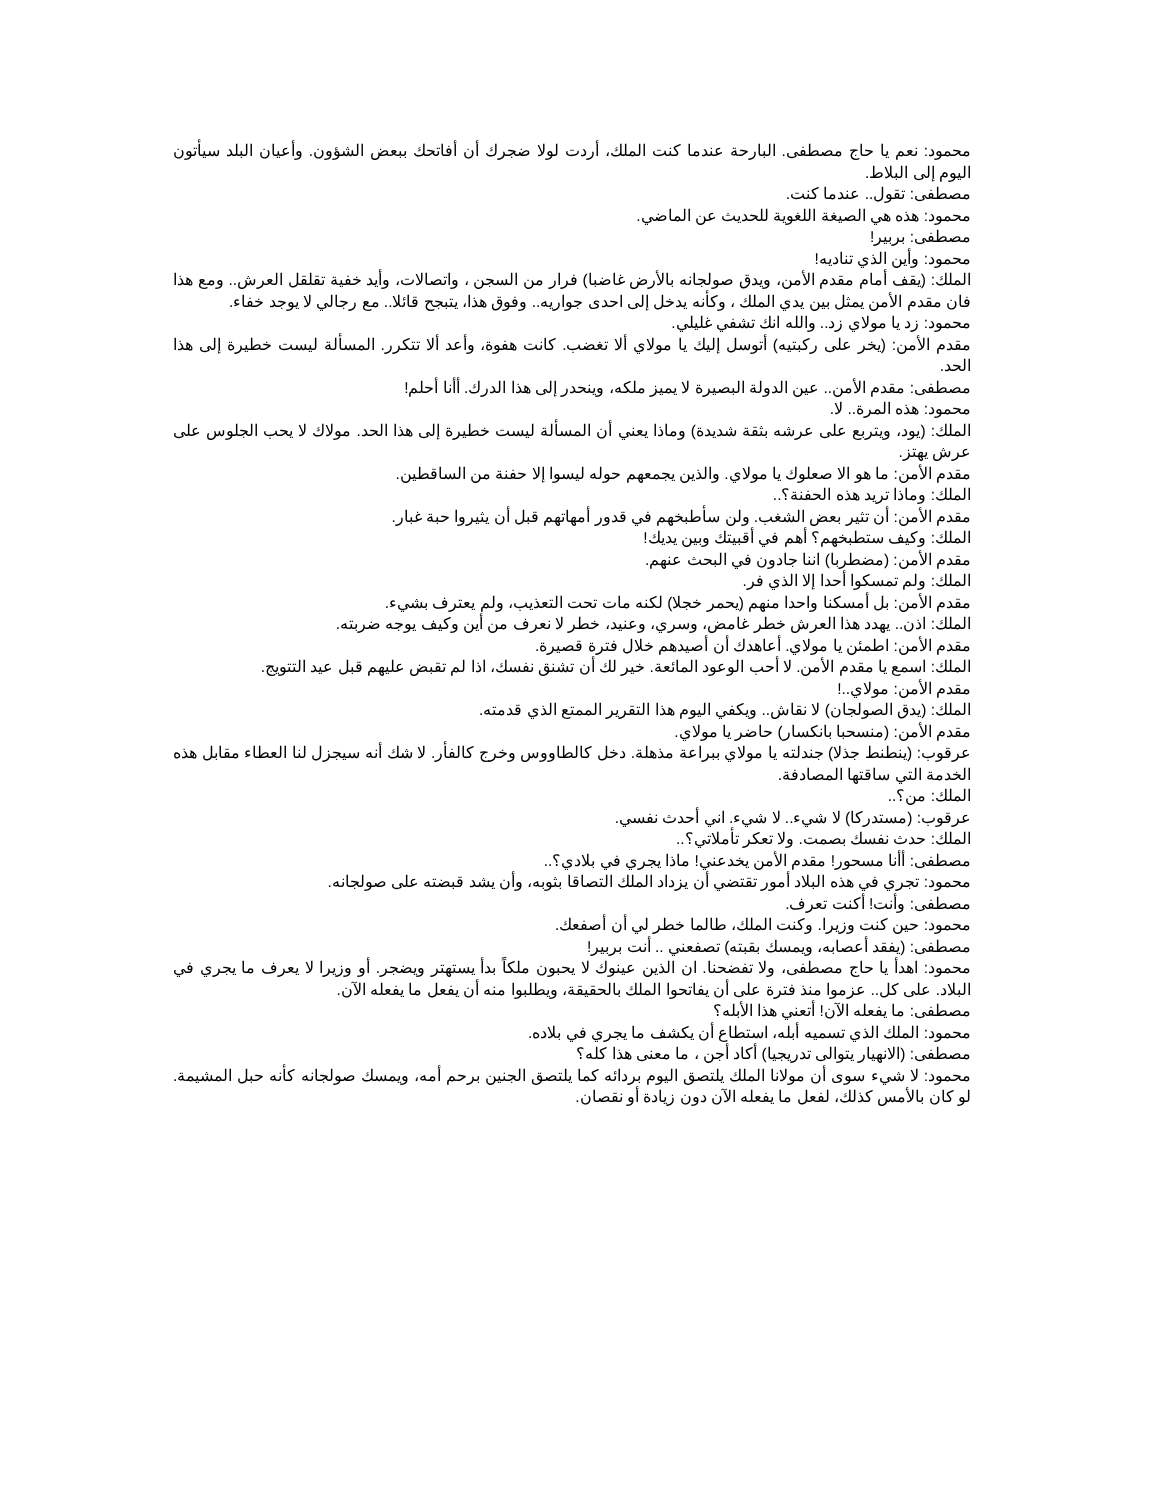محمود: نعم يا حاج مصطفى. البارحة عندما كنت الملك، أردت لولا ضجرك أن أفاتحك ببعض الشؤون. وأعيان البلد سيأتون اليوم إلى البلاط.
مصطفى: تقول.. عندما كنت.
محمود: هذه هي الصيغة اللغوية للحديث عن الماضي.
مصطفى: بربير!
محمود: وأين الذي تناديه!
الملك: (يقف أمام مقدم الأمن، ويدق صولجانه بالأرض غاضبا) فرار من السجن ، واتصالات، وأيد خفية تقلقل العرش.. ومع هذا فان مقدم الأمن يمثل بين يدي الملك ، وكأنه يدخل إلى احدى جواريه.. وفوق هذا، يتبجح قائلا.. مع رجالي لا يوجد خفاء.
محمود: زد يا مولاي زد.. والله انك تشفي غليلي.
مقدم الأمن: (يخر على ركبتيه) أتوسل إليك يا مولاي ألا تغضب. كانت هفوة، وأعد ألا تتكرر. المسألة ليست خطيرة إلى هذا الحد.
مصطفى: مقدم الأمن.. عين الدولة البصيرة لا يميز ملكه، وينحدر إلى هذا الدرك. أأنا أحلم!
محمود: هذه المرة.. لا.
الملك: (يود، ويتربع على عرشه بثقة شديدة) وماذا يعني أن المسألة ليست خطيرة إلى هذا الحد. مولاك لا يحب الجلوس على عرش يهتز.
مقدم الأمن: ما هو الا صعلوك يا مولاي. والذين يجمعهم حوله ليسوا إلا حفنة من الساقطين.
الملك: وماذا تريد هذه الحفنة؟..
مقدم الأمن: أن تثير بعض الشغب. ولن سأطبخهم في قدور أمهاتهم قبل أن يثيروا حبة غبار.
الملك: وكيف ستطبخهم؟ أهم في أقبيتك وبين يديك!
مقدم الأمن: (مضطربا) اننا جادون في البحث عنهم.
الملك: ولم تمسكوا أحدا إلا الذي فر.
مقدم الأمن: بل أمسكنا واحدا منهم (يحمر خجلا) لكنه مات تحت التعذيب، ولم يعترف بشيء.
الملك: اذن.. يهدد هذا العرش خطر غامض، وسري، وعنيد، خطر لا نعرف من أين وكيف يوجه ضربته.
مقدم الأمن: اطمئن يا مولاي. أعاهدك أن أصيدهم خلال فترة قصيرة.
الملك: اسمع يا مقدم الأمن. لا أحب الوعود المائعة. خير لك أن تشنق نفسك، اذا لم تقبض عليهم قبل عيد التتويج.
مقدم الأمن: مولاي..!
الملك: (يدق الصولجان) لا نقاش.. ويكفي اليوم هذا التقرير الممتع الذي قدمته.
مقدم الأمن: (منسحبا بانكسار) حاضر يا مولاي.
عرقوب: (ينطنط جذلا) جندلته يا مولاي ببراعة مذهلة. دخل كالطاووس وخرج كالفأر. لا شك أنه سيجزل لنا العطاء مقابل هذه الخدمة التي ساقتها المصادفة.
الملك: من؟..
عرقوب: (مستدركا) لا شيء.. لا شيء. اني أحدث نفسي.
الملك: حدث نفسك بصمت. ولا تعكر تأملاتي؟..
مصطفى: أأنا مسحور! مقدم الأمن يخدعني! ماذا يجري في بلادي؟..
محمود: تجري في هذه البلاد أمور تقتضي أن يزداد الملك التصاقا بثوبه، وأن يشد قبضته على صولجانه.
مصطفى: وأنت! أكنت تعرف.
محمود: حين كنت وزيرا. وكنت الملك، طالما خطر لي أن أصفعك.
مصطفى: (يفقد أعصابه، ويمسك بقبته) تصفعني .. أنت بربير!
محمود: اهدأ يا حاج مصطفى، ولا تفضحنا. ان الذين عينوك لا يحبون ملكاً بدأ يستهتر ويضجر. أو وزيرا لا يعرف ما يجري في البلاد. على كل.. عزموا منذ فترة على أن يفاتحوا الملك بالحقيقة، ويطلبوا منه أن يفعل ما يفعله الآن.
مصطفى: ما يفعله الآن! أتعني هذا الأبله؟
محمود: الملك الذي تسميه أبله، استطاع أن يكشف ما يجري في بلاده.
مصطفى: (الانهيار يتوالى تدريجيا) أكاد أجن ، ما معنى هذا كله؟
محمود: لا شيء سوى أن مولانا الملك يلتصق اليوم بردائه كما يلتصق الجنين برحم أمه، ويمسك صولجانه كأنه حبل المشيمة. لو كان بالأمس كذلك، لفعل ما يفعله الآن دون زيادة أو نقصان.